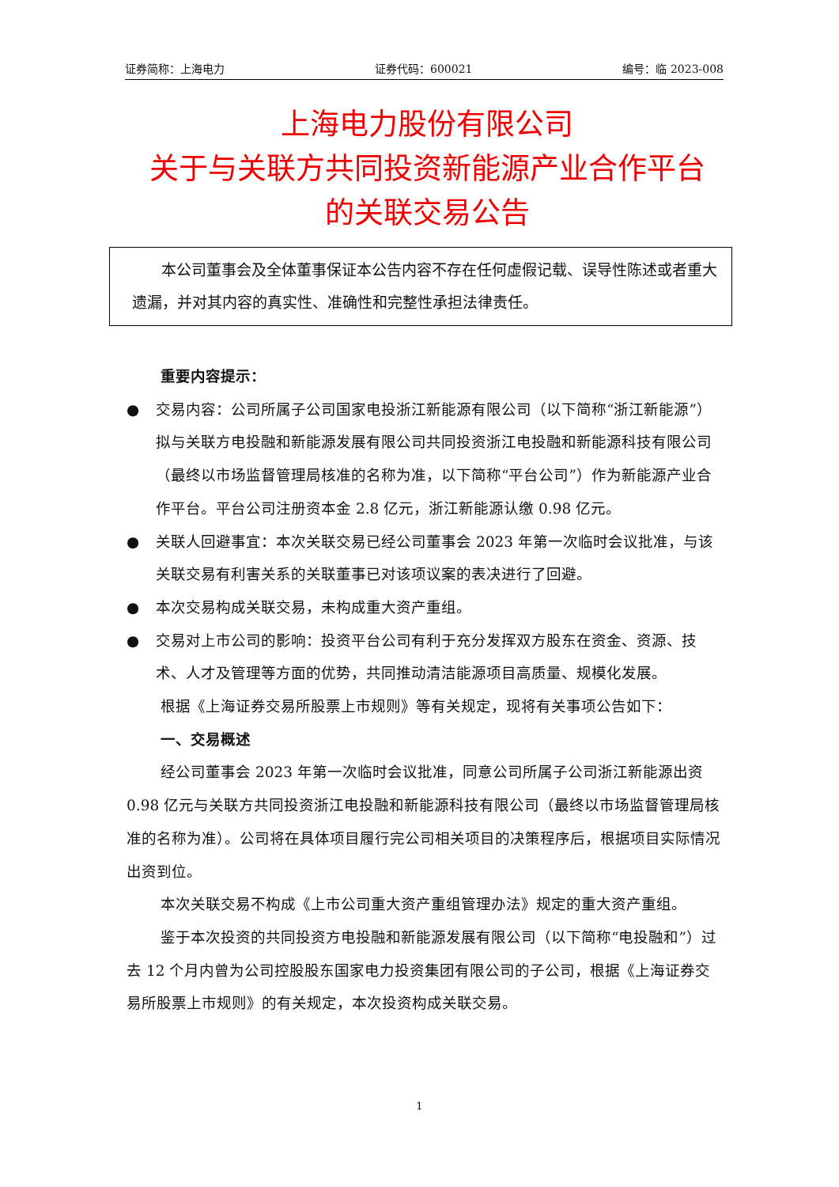证券简称：上海电力 证券代码：600021 编号：临 2023-008
上海电力股份有限公司
关于与关联方共同投资新能源产业合作平台
的关联交易公告
本公司董事会及全体董事保证本公告内容不存在任何虚假记载、误导性陈述或者重大遗漏，并对其内容的真实性、准确性和完整性承担法律责任。
重要内容提示：
● 交易内容：公司所属子公司国家电投浙江新能源有限公司（以下简称“浙江新能源”）拟与关联方电投融和新能源发展有限公司共同投资浙江电投融和新能源科技有限公司（最终以市场监督管理局核准的名称为准，以下简称“平台公司”）作为新能源产业合作平台。平台公司注册资本金 2.8 亿元，浙江新能源认缴 0.98 亿元。
● 关联人回避事宜：本次关联交易已经公司董事会 2023 年第一次临时会议批准，与该关联交易有利害关系的关联董事已对该项议案的表决进行了回避。
● 本次交易构成关联交易，未构成重大资产重组。
● 交易对上市公司的影响：投资平台公司有利于充分发挥双方股东在资金、资源、技术、人才及管理等方面的优势，共同推动清洁能源项目高质量、规模化发展。
根据《上海证券交易所股票上市规则》等有关规定，现将有关事项公告如下：
一、交易概述
经公司董事会 2023 年第一次临时会议批准，同意公司所属子公司浙江新能源出资 0.98 亿元与关联方共同投资浙江电投融和新能源科技有限公司（最终以市场监督管理局核准的名称为准）。公司将在具体项目履行完公司相关项目的决策程序后，根据项目实际情况出资到位。
本次关联交易不构成《上市公司重大资产重组管理办法》规定的重大资产重组。
鉴于本次投资的共同投资方电投融和新能源发展有限公司（以下简称“电投融和”）过去 12 个月内曾为公司控股股东国家电力投资集团有限公司的子公司，根据《上海证券交易所股票上市规则》的有关规定，本次投资构成关联交易。
1